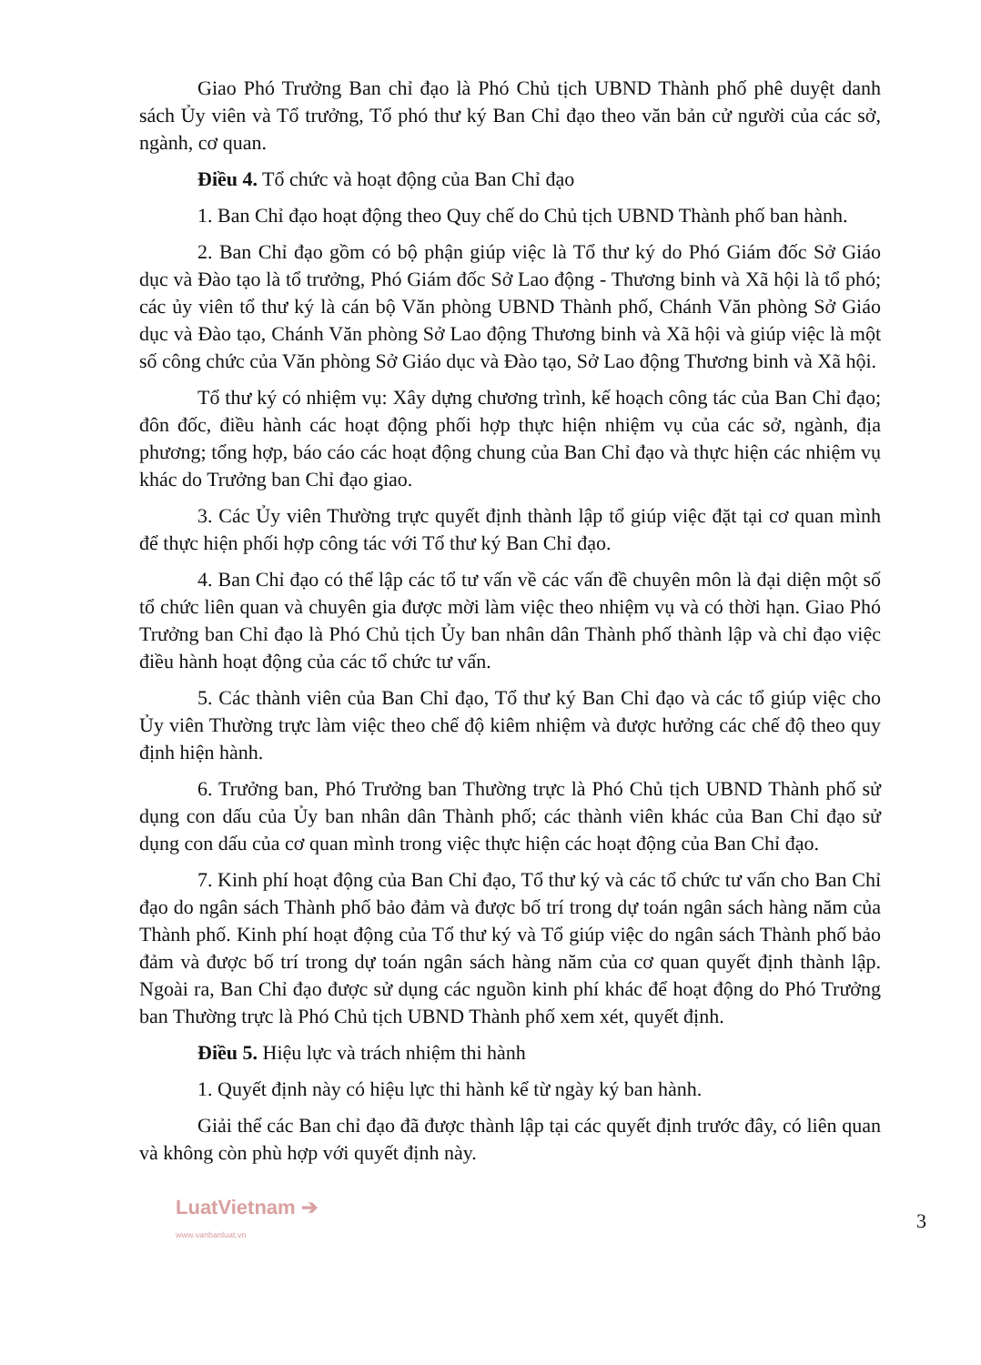Giao Phó Trưởng Ban chỉ đạo là Phó Chủ tịch UBND Thành phố phê duyệt danh sách Ủy viên và Tổ trưởng, Tổ phó thư ký Ban Chỉ đạo theo văn bản cử người của các sở, ngành, cơ quan.
Điều 4. Tổ chức và hoạt động của Ban Chỉ đạo
1. Ban Chỉ đạo hoạt động theo Quy chế do Chủ tịch UBND Thành phố ban hành.
2. Ban Chỉ đạo gồm có bộ phận giúp việc là Tổ thư ký do Phó Giám đốc Sở Giáo dục và Đào tạo là tổ trưởng, Phó Giám đốc Sở Lao động - Thương binh và Xã hội là tổ phó; các ủy viên tổ thư ký là cán bộ Văn phòng UBND Thành phố, Chánh Văn phòng Sở Giáo dục và Đào tạo, Chánh Văn phòng Sở Lao động Thương binh và Xã hội và giúp việc là một số công chức của Văn phòng Sở Giáo dục và Đào tạo, Sở Lao động Thương binh và Xã hội.
Tổ thư ký có nhiệm vụ: Xây dựng chương trình, kế hoạch công tác của Ban Chỉ đạo; đôn đốc, điều hành các hoạt động phối hợp thực hiện nhiệm vụ của các sở, ngành, địa phương; tổng hợp, báo cáo các hoạt động chung của Ban Chỉ đạo và thực hiện các nhiệm vụ khác do Trưởng ban Chỉ đạo giao.
3. Các Ủy viên Thường trực quyết định thành lập tổ giúp việc đặt tại cơ quan mình để thực hiện phối hợp công tác với Tổ thư ký Ban Chỉ đạo.
4. Ban Chỉ đạo có thể lập các tổ tư vấn về các vấn đề chuyên môn là đại diện một số tổ chức liên quan và chuyên gia được mời làm việc theo nhiệm vụ và có thời hạn. Giao Phó Trưởng ban Chỉ đạo là Phó Chủ tịch Ủy ban nhân dân Thành phố thành lập và chỉ đạo việc điều hành hoạt động của các tổ chức tư vấn.
5. Các thành viên của Ban Chỉ đạo, Tổ thư ký Ban Chỉ đạo và các tổ giúp việc cho Ủy viên Thường trực làm việc theo chế độ kiêm nhiệm và được hưởng các chế độ theo quy định hiện hành.
6. Trưởng ban, Phó Trưởng ban Thường trực là Phó Chủ tịch UBND Thành phố sử dụng con dấu của Ủy ban nhân dân Thành phố; các thành viên khác của Ban Chỉ đạo sử dụng con dấu của cơ quan mình trong việc thực hiện các hoạt động của Ban Chỉ đạo.
7. Kinh phí hoạt động của Ban Chỉ đạo, Tổ thư ký và các tổ chức tư vấn cho Ban Chỉ đạo do ngân sách Thành phố bảo đảm và được bố trí trong dự toán ngân sách hàng năm của Thành phố. Kinh phí hoạt động của Tổ thư ký và Tổ giúp việc do ngân sách Thành phố bảo đảm và được bố trí trong dự toán ngân sách hàng năm của cơ quan quyết định thành lập. Ngoài ra, Ban Chỉ đạo được sử dụng các nguồn kinh phí khác để hoạt động do Phó Trưởng ban Thường trực là Phó Chủ tịch UBND Thành phố xem xét, quyết định.
Điều 5. Hiệu lực và trách nhiệm thi hành
1. Quyết định này có hiệu lực thi hành kể từ ngày ký ban hành.
Giải thể các Ban chỉ đạo đã được thành lập tại các quyết định trước đây, có liên quan và không còn phù hợp với quyết định này.
LuatVietnam ➔
www.vanbanluat.vn
3